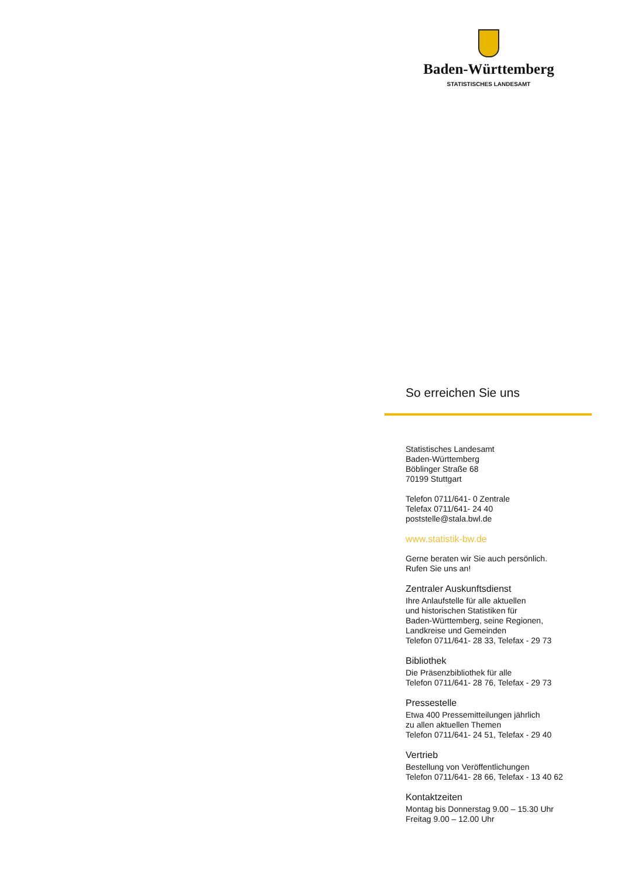Baden-Württemberg
STATISTISCHES LANDESAMT
So erreichen Sie uns
Statistisches Landesamt
Baden-Württemberg
Böblinger Straße 68
70199 Stuttgart
Telefon 0711/641- 0 Zentrale
Telefax 0711/641- 24 40
poststelle@stala.bwl.de
www.statistik-bw.de
Gerne beraten wir Sie auch persönlich.
Rufen Sie uns an!
Zentraler Auskunftsdienst
Ihre Anlaufstelle für alle aktuellen
und historischen Statistiken für
Baden-Württemberg, seine Regionen,
Landkreise und Gemeinden
Telefon 0711/641- 28 33, Telefax - 29 73
Bibliothek
Die Präsenzbibliothek für alle
Telefon 0711/641- 28 76, Telefax - 29 73
Pressestelle
Etwa 400 Pressemitteilungen jährlich
zu allen aktuellen Themen
Telefon 0711/641- 24 51, Telefax - 29 40
Vertrieb
Bestellung von Veröffentlichungen
Telefon 0711/641- 28 66, Telefax - 13 40 62
Kontaktzeiten
Montag bis Donnerstag 9.00 – 15.30 Uhr
Freitag 9.00 – 12.00 Uhr